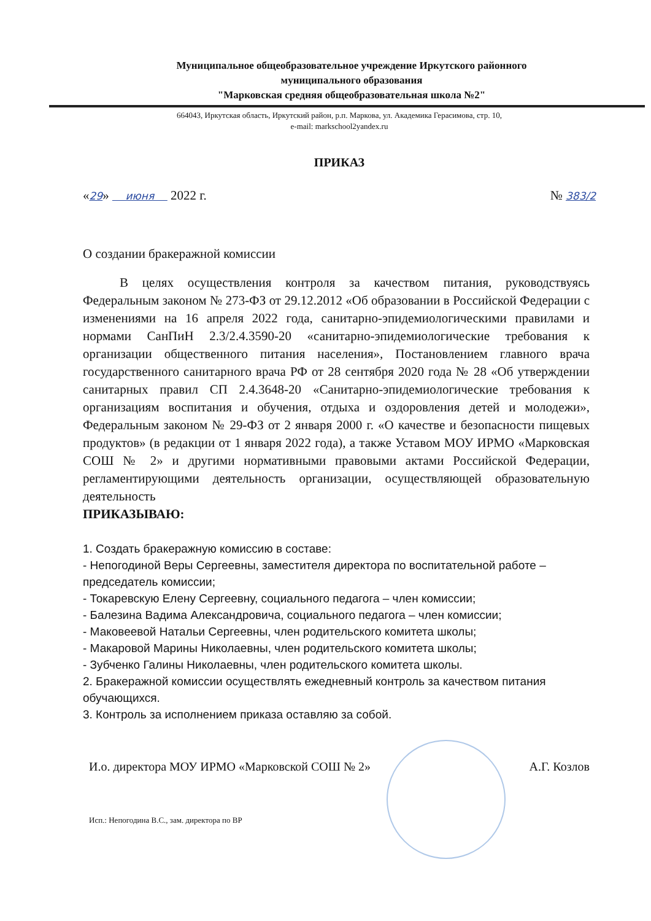Муниципальное общеобразовательное учреждение Иркутского районного
муниципального образования
"Марковская средняя общеобразовательная школа №2"
664043, Иркутская область, Иркутский район, р.п. Маркова, ул. Академика Герасимова, стр. 10,
e-mail: markschool2yandex.ru
ПРИКАЗ
«29» июня 2022 г. № 383/2
О создании бракеражной комиссии
В целях осуществления контроля за качеством питания, руководствуясь Федеральным законом № 273-ФЗ от 29.12.2012 «Об образовании в Российской Федерации с изменениями на 16 апреля 2022 года, санитарно-эпидемиологическими правилами и нормами СанПиН 2.3/2.4.3590-20 «санитарно-эпидемиологические требования к организации общественного питания населения», Постановлением главного врача государственного санитарного врача РФ от 28 сентября 2020 года № 28 «Об утверждении санитарных правил СП 2.4.3648-20 «Санитарно-эпидемиологические требования к организациям воспитания и обучения, отдыха и оздоровления детей и молодежи», Федеральным законом № 29-ФЗ от 2 января 2000 г. «О качестве и безопасности пищевых продуктов» (в редакции от 1 января 2022 года), а также Уставом МОУ ИРМО «Марковская СОШ № 2» и другими нормативными правовыми актами Российской Федерации, регламентирующими деятельность организации, осуществляющей образовательную деятельность
ПРИКАЗЫВАЮ:
1. Создать бракеражную комиссию в составе:
- Непогодиной Веры Сергеевны, заместителя директора по воспитательной работе – председатель комиссии;
- Токаревскую Елену Сергеевну, социального педагога – член комиссии;
- Балезина Вадима Александровича, социального педагога – член комиссии;
- Маковеевой Натальи Сергеевны, член родительского комитета школы;
- Макаровой Марины Николаевны, член родительского комитета школы;
- Зубченко Галины Николаевны, член родительского комитета школы.
2. Бракеражной комиссии осуществлять ежедневный контроль за качеством питания обучающихся.
3. Контроль за исполнением приказа оставляю за собой.
И.о. директора МОУ ИРМО «Марковской СОШ № 2» А.Г. Козлов
Исп.: Непогодина В.С., зам. директора по ВР